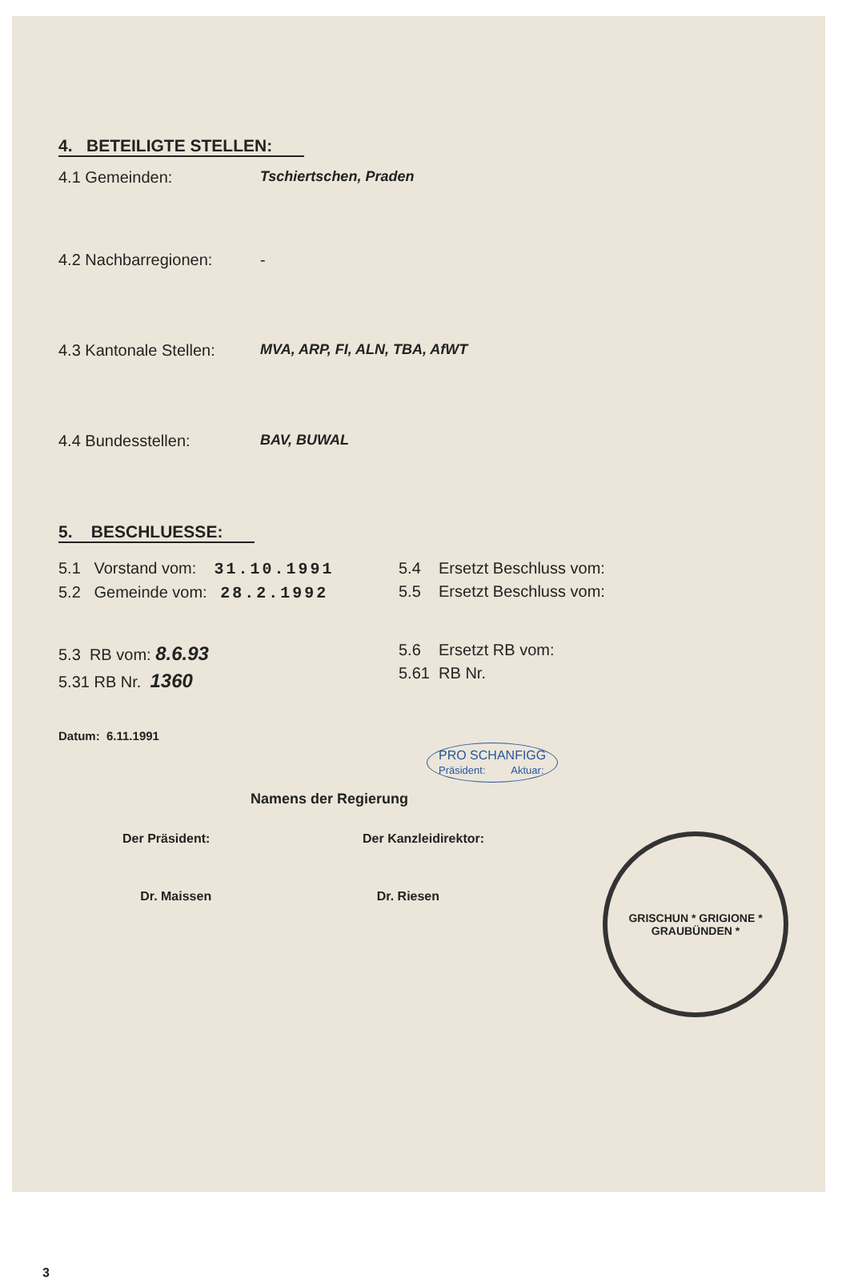4. BETEILIGTE STELLEN:
4.1 Gemeinden: Tschiertschen, Praden
4.2 Nachbarregionen: -
4.3 Kantonale Stellen: MVA, ARP, FI, ALN, TBA, AfWT
4.4 Bundesstellen: BAV, BUWAL
5. BESCHLUESSE:
5.1 Vorstand vom: 31.10.1991
5.2 Gemeinde vom: 28.2.1992
5.3 RB vom: 8.6.93
5.31 RB Nr. 1360
5.4 Ersetzt Beschluss vom:
5.5 Ersetzt Beschluss vom:
5.6 Ersetzt RB vom:
5.61 RB Nr.
Datum: 6.11.1991
PRO SCHANFIGG
Präsident: Aktuar:
Namens der Regierung
Der Präsident:
Dr. Maissen
Der Kanzleidirektor:
Dr. Riesen
GRISCHUN * GRIGIONE *
GRAUBÜNDEN *
3